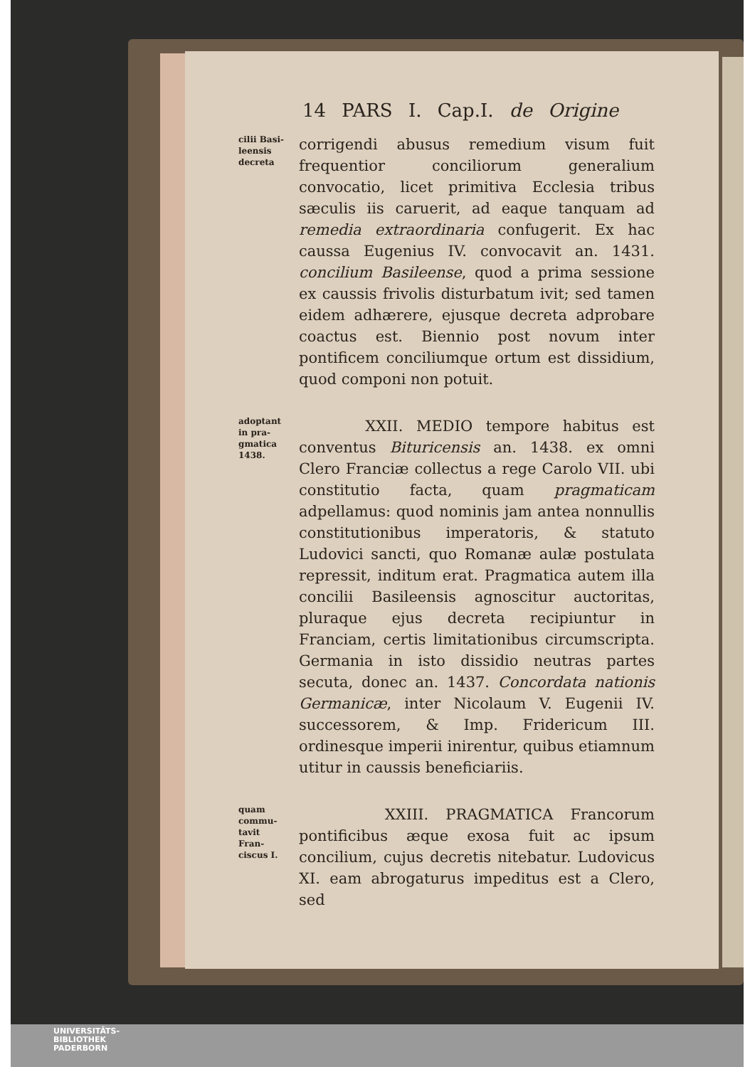14 PARS I. Cap.I. de Origine
cilii Basi-
leensis
decreta
corrigendi abusus remedium visum fuit frequentior conciliorum generalium convocatio, licet primitiva Ecclesia tribus sæculis iis caruerit, ad eaque tanquam ad remedia extraordinaria confugerit. Ex hac caussa Eugenius IV. convocavit an. 1431. concilium Basileense, quod a prima sessione ex caussis frivolis disturbatum ivit; sed tamen eidem adhærere, ejusque decreta adprobare coactus est. Biennio post novum inter pontificem conciliumque ortum est dissidium, quod componi non potuit.
adoptant
in pra-
gmatica
1438.
XXII. MEDIO tempore habitus est conventus Bituricensis an. 1438. ex omni Clero Franciæ collectus a rege Carolo VII. ubi constitutio facta, quam pragmaticam adpellamus: quod nominis jam antea nonnullis constitutionibus imperatoris, & statuto Ludovici sancti, quo Romanæ aulæ postulata repressit, inditum erat. Pragmatica autem illa concilii Basileensis agnoscitur auctoritas, pluraque ejus decreta recipiuntur in Franciam, certis limitationibus circumscripta. Germania in isto dissidio neutras partes secuta, donec an. 1437. Concordata nationis Germanicæ, inter Nicolaum V. Eugenii IV. successorem, & Imp. Fridericum III. ordinesque imperii inirentur, quibus etiamnum utitur in caussis beneficiariis.
quam
commu-
tavit
Fran-
ciscus I.
XXIII. PRAGMATICA Francorum pontificibus æque exosa fuit ac ipsum concilium, cujus decretis nitebatur. Ludovicus XI. eam abrogaturus impeditus est a Clero, sed
UNIVERSITÄTS-
BIBLIOTHEK
PADERBORN